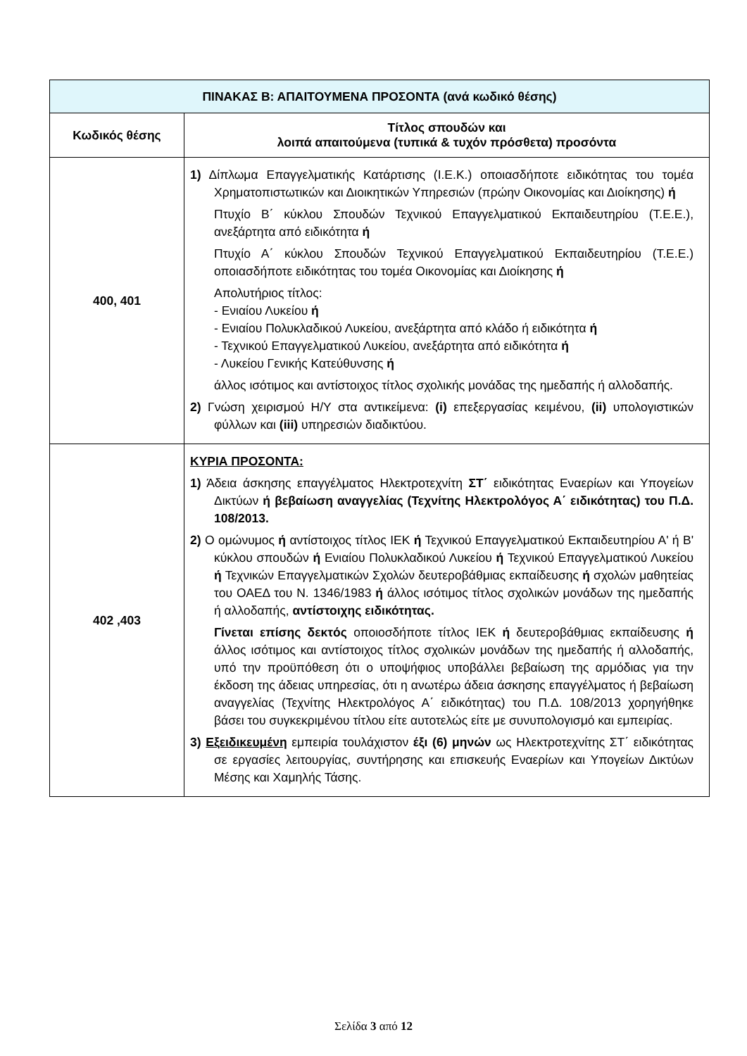| ΠΙΝΑΚΑΣ Β: ΑΠΑΙΤΟΥΜΕΝΑ ΠΡΟΣΟΝΤΑ (ανά κωδικό θέσης) | |
| --- | --- |
| Κωδικός θέσης | Τίτλος σπουδών και λοιπά απαιτούμενα (τυπικά & τυχόν πρόσθετα) προσόντα |
| 400, 401 | 1) Δίπλωμα Επαγγελματικής Κατάρτισης (Ι.Ε.Κ.) οποιασδήποτε ειδικότητας του τομέα Χρηματοπιστωτικών και Διοικητικών Υπηρεσιών (πρώην Οικονομίας και Διοίκησης) ή Πτυχίο Β΄ κύκλου Σπουδών Τεχνικού Επαγγελματικού Εκπαιδευτηρίου (Τ.Ε.Ε.), ανεξάρτητα από ειδικότητα ή Πτυχίο Α΄ κύκλου Σπουδών Τεχνικού Επαγγελματικού Εκπαιδευτηρίου (Τ.Ε.Ε.) οποιασδήποτε ειδικότητας του τομέα Οικονομίας και Διοίκησης ή Απολυτήριος τίτλος: - Ενιαίου Λυκείου ή - Ενιαίου Πολυκλαδικού Λυκείου, ανεξάρτητα από κλάδο ή ειδικότητα ή - Τεχνικού Επαγγελματικού Λυκείου, ανεξάρτητα από ειδικότητα ή - Λυκείου Γενικής Κατεύθυνσης ή άλλος ισότιμος και αντίστοιχος τίτλος σχολικής μονάδας της ημεδαπής ή αλλοδαπής. 2) Γνώση χειρισμού Η/Υ στα αντικείμενα: (i) επεξεργασίας κειμένου, (ii) υπολογιστικών φύλλων και (iii) υπηρεσιών διαδικτύου. |
| 402 ,403 | ΚΥΡΙΑ ΠΡΟΣΟΝΤΑ: 1) Άδεια άσκησης επαγγέλματος Ηλεκτροτεχνίτη ΣΤ΄ ειδικότητας Εναερίων και Υπογείων Δικτύων ή βεβαίωση αναγγελίας (Τεχνίτης Ηλεκτρολόγος Α΄ ειδικότητας) του Π.Δ. 108/2013. 2) Ο ομώνυμος ή αντίστοιχος τίτλος ΙΕΚ ή Τεχνικού Επαγγελματικού Εκπαιδευτηρίου Α' ή Β' κύκλου σπουδών ή Ενιαίου Πολυκλαδικού Λυκείου ή Τεχνικού Επαγγελματικού Λυκείου ή Τεχνικών Επαγγελματικών Σχολών δευτεροβάθμιας εκπαίδευσης ή σχολών μαθητείας του ΟΑΕΔ του Ν. 1346/1983 ή άλλος ισότιμος τίτλος σχολικών μονάδων της ημεδαπής ή αλλοδαπής, αντίστοιχης ειδικότητας. Γίνεται επίσης δεκτός οποιοσδήποτε τίτλος ΙΕΚ ή δευτεροβάθμιας εκπαίδευσης ή άλλος ισότιμος και αντίστοιχος τίτλος σχολικών μονάδων της ημεδαπής ή αλλοδαπής, υπό την προϋπόθεση ότι ο υποψήφιος υποβάλλει βεβαίωση της αρμόδιας για την έκδοση της άδειας υπηρεσίας, ότι η ανωτέρω άδεια άσκησης επαγγέλματος ή βεβαίωση αναγγελίας (Τεχνίτης Ηλεκτρολόγος Α΄ ειδικότητας) του Π.Δ. 108/2013 χορηγήθηκε βάσει του συγκεκριμένου τίτλου είτε αυτοτελώς είτε με συνυπολογισμό και εμπειρίας. 3) Εξειδικευμένη εμπειρία τουλάχιστον έξι (6) μηνών ως Ηλεκτροτεχνίτης ΣΤ΄ ειδικότητας σε εργασίες λειτουργίας, συντήρησης και επισκευής Εναερίων και Υπογείων Δικτύων Μέσης και Χαμηλής Τάσης. |
Σελίδα 3 από 12